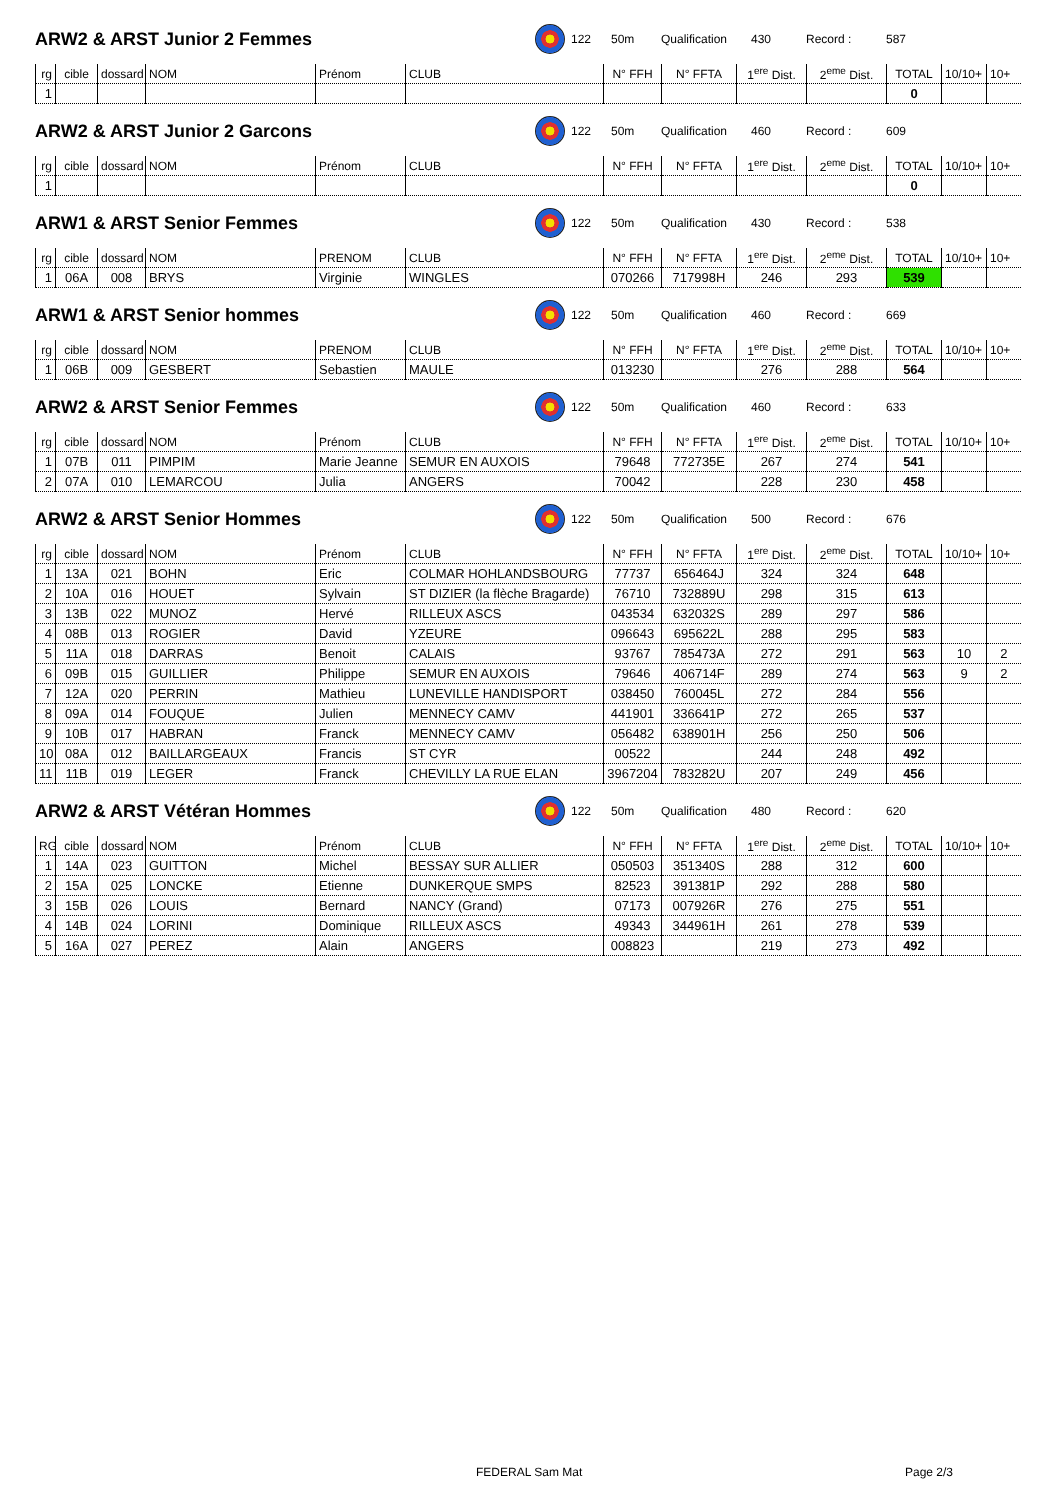ARW2 & ARST Junior 2 Femmes
122 50m Qualification 430 Record : 587
| rg | cible | dossard | NOM | Prénom | CLUB | N° FFH | N° FFTA | 1<sup>ere</sup> Dist. | 2<sup>eme</sup> Dist. | TOTAL | 10/10+ | 10+ |
| --- | --- | --- | --- | --- | --- | --- | --- | --- | --- | --- | --- | --- |
| 1 | | | | | | | | | | 0 | | |
ARW2 & ARST Junior 2 Garcons
122 50m Qualification 460 Record : 609
| rg | cible | dossard | NOM | Prénom | CLUB | N° FFH | N° FFTA | 1<sup>ere</sup> Dist. | 2<sup>eme</sup> Dist. | TOTAL | 10/10+ | 10+ |
| --- | --- | --- | --- | --- | --- | --- | --- | --- | --- | --- | --- | --- |
| 1 | | | | | | | | | | 0 | | |
ARW1 & ARST Senior Femmes
122 50m Qualification 430 Record : 538
| rg | cible | dossard | NOM | PRENOM | CLUB | N° FFH | N° FFTA | 1<sup>ere</sup> Dist. | 2<sup>eme</sup> Dist. | TOTAL | 10/10+ | 10+ |
| --- | --- | --- | --- | --- | --- | --- | --- | --- | --- | --- | --- | --- |
| 1 | 06A | 008 | BRYS | Virginie | WINGLES | 070266 | 717998H | 246 | 293 | 539 | | |
ARW1 & ARST Senior hommes
122 50m Qualification 460 Record : 669
| rg | cible | dossard | NOM | PRENOM | CLUB | N° FFH | N° FFTA | 1<sup>ere</sup> Dist. | 2<sup>eme</sup> Dist. | TOTAL | 10/10+ | 10+ |
| --- | --- | --- | --- | --- | --- | --- | --- | --- | --- | --- | --- | --- |
| 1 | 06B | 009 | GESBERT | Sebastien | MAULE | 013230 | | 276 | 288 | 564 | | |
ARW2 & ARST Senior Femmes
122 50m Qualification 460 Record : 633
| rg | cible | dossard | NOM | Prénom | CLUB | N° FFH | N° FFTA | 1<sup>ere</sup> Dist. | 2<sup>eme</sup> Dist. | TOTAL | 10/10+ | 10+ |
| --- | --- | --- | --- | --- | --- | --- | --- | --- | --- | --- | --- | --- |
| 1 | 07B | 011 | PIMPIM | Marie Jeanne | SEMUR EN AUXOIS | 79648 | 772735E | 267 | 274 | 541 | | |
| 2 | 07A | 010 | LEMARCOU | Julia | ANGERS | 70042 | | 228 | 230 | 458 | | |
ARW2 & ARST Senior Hommes
122 50m Qualification 500 Record : 676
| rg | cible | dossard | NOM | Prénom | CLUB | N° FFH | N° FFTA | 1<sup>ere</sup> Dist. | 2<sup>eme</sup> Dist. | TOTAL | 10/10+ | 10+ |
| --- | --- | --- | --- | --- | --- | --- | --- | --- | --- | --- | --- | --- |
| 1 | 13A | 021 | BOHN | Eric | COLMAR HOHLANDSBOURG | 77737 | 656464J | 324 | 324 | 648 | | |
| 2 | 10A | 016 | HOUET | Sylvain | ST DIZIER (la flèche Bragarde) | 76710 | 732889U | 298 | 315 | 613 | | |
| 3 | 13B | 022 | MUNOZ | Hervé | RILLEUX ASCS | 043534 | 632032S | 289 | 297 | 586 | | |
| 4 | 08B | 013 | ROGIER | David | YZEURE | 096643 | 695622L | 288 | 295 | 583 | | |
| 5 | 11A | 018 | DARRAS | Benoit | CALAIS | 93767 | 785473A | 272 | 291 | 563 | 10 | 2 |
| 6 | 09B | 015 | GUILLIER | Philippe | SEMUR EN AUXOIS | 79646 | 406714F | 289 | 274 | 563 | 9 | 2 |
| 7 | 12A | 020 | PERRIN | Mathieu | LUNEVILLE HANDISPORT | 038450 | 760045L | 272 | 284 | 556 | | |
| 8 | 09A | 014 | FOUQUE | Julien | MENNECY CAMV | 441901 | 336641P | 272 | 265 | 537 | | |
| 9 | 10B | 017 | HABRAN | Franck | MENNECY CAMV | 056482 | 638901H | 256 | 250 | 506 | | |
| 10 | 08A | 012 | BAILLARGEAUX | Francis | ST CYR | 00522 | | 244 | 248 | 492 | | |
| 11 | 11B | 019 | LEGER | Franck | CHEVILLY LA RUE ELAN | 3967204 | 783282U | 207 | 249 | 456 | | |
ARW2 & ARST Vétéran Hommes
122 50m Qualification 480 Record : 620
| RG | cible | dossard | NOM | Prénom | CLUB | N° FFH | N° FFTA | 1<sup>ere</sup> Dist. | 2<sup>eme</sup> Dist. | TOTAL | 10/10+ | 10+ |
| --- | --- | --- | --- | --- | --- | --- | --- | --- | --- | --- | --- | --- |
| 1 | 14A | 023 | GUITTON | Michel | BESSAY SUR ALLIER | 050503 | 351340S | 288 | 312 | 600 | | |
| 2 | 15A | 025 | LONCKE | Etienne | DUNKERQUE SMPS | 82523 | 391381P | 292 | 288 | 580 | | |
| 3 | 15B | 026 | LOUIS | Bernard | NANCY (Grand) | 07173 | 007926R | 276 | 275 | 551 | | |
| 4 | 14B | 024 | LORINI | Dominique | RILLEUX ASCS | 49343 | 344961H | 261 | 278 | 539 | | |
| 5 | 16A | 027 | PEREZ | Alain | ANGERS | 008823 | | 219 | 273 | 492 | | |
FEDERAL Sam Mat Page 2/3